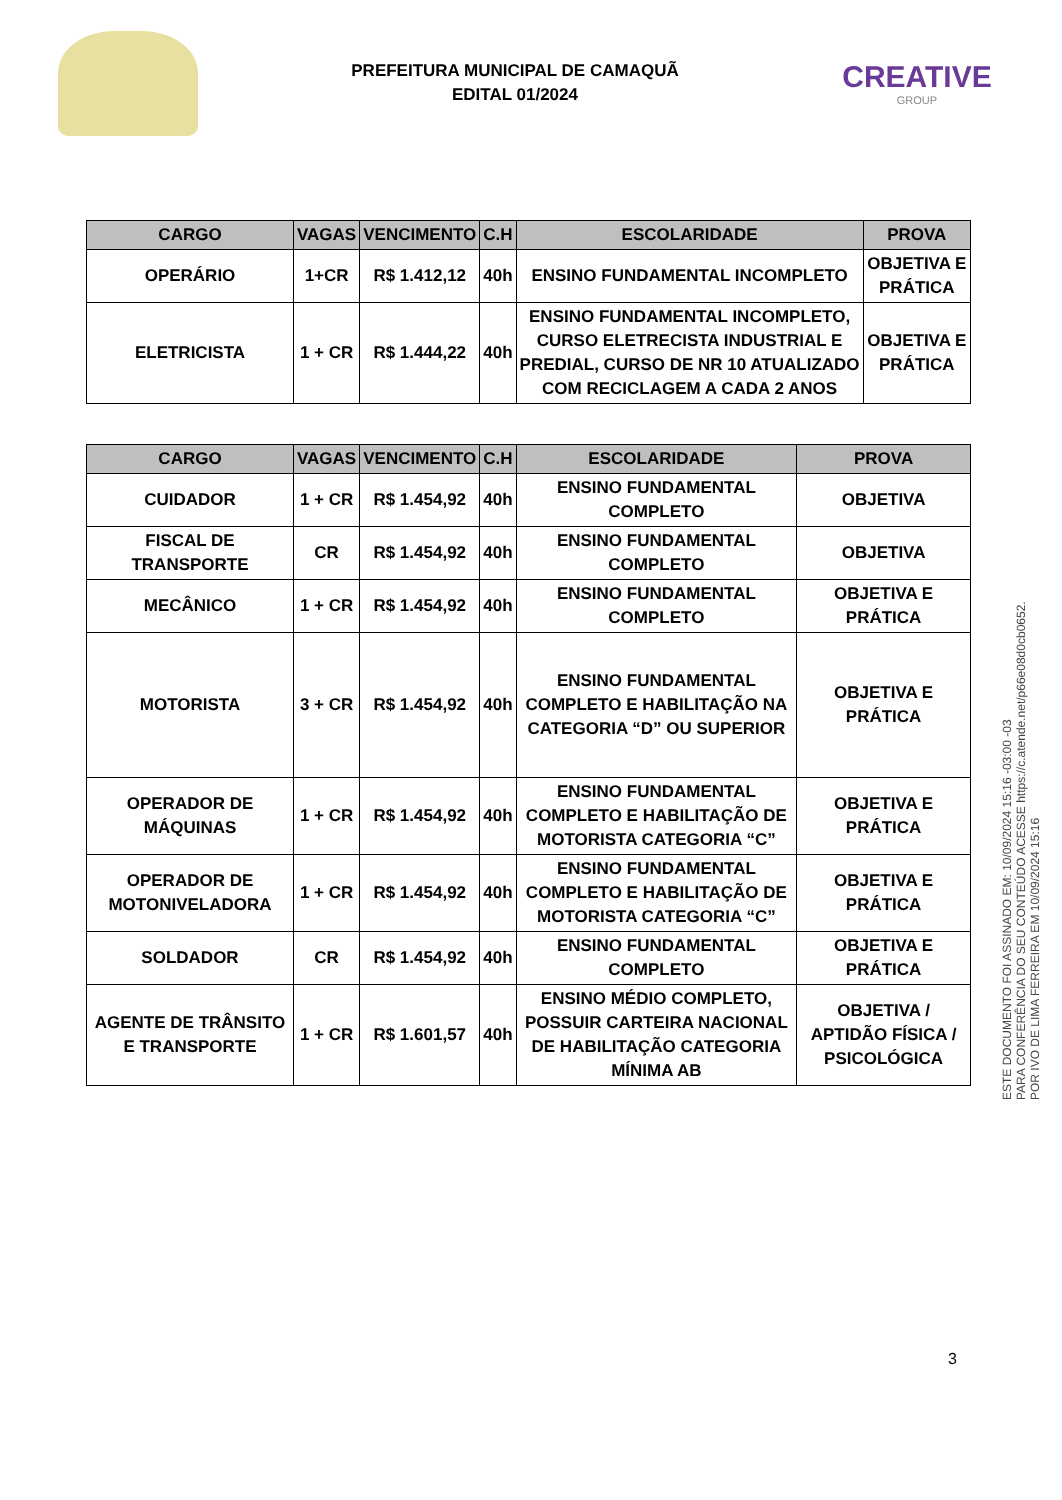PREFEITURA MUNICIPAL DE CAMAQUÃ
EDITAL 01/2024
CREATIVE
GROUP
| CARGO | VAGAS | VENCIMENTO | C.H | ESCOLARIDADE | PROVA |
| --- | --- | --- | --- | --- | --- |
| OPERÁRIO | 1+CR | R$ 1.412,12 | 40h | ENSINO FUNDAMENTAL INCOMPLETO | OBJETIVA E PRÁTICA |
| ELETRICISTA | 1 + CR | R$ 1.444,22 | 40h | ENSINO FUNDAMENTAL INCOMPLETO, CURSO ELETRECISTA INDUSTRIAL E PREDIAL, CURSO DE NR 10 ATUALIZADO COM RECICLAGEM A CADA 2 ANOS | OBJETIVA E PRÁTICA |
| CARGO | VAGAS | VENCIMENTO | C.H | ESCOLARIDADE | PROVA |
| --- | --- | --- | --- | --- | --- |
| CUIDADOR | 1 + CR | R$ 1.454,92 | 40h | ENSINO FUNDAMENTAL COMPLETO | OBJETIVA |
| FISCAL DE TRANSPORTE | CR | R$ 1.454,92 | 40h | ENSINO FUNDAMENTAL COMPLETO | OBJETIVA |
| MECÂNICO | 1 + CR | R$ 1.454,92 | 40h | ENSINO FUNDAMENTAL COMPLETO | OBJETIVA E PRÁTICA |
| MOTORISTA | 3 + CR | R$ 1.454,92 | 40h | ENSINO FUNDAMENTAL COMPLETO E HABILITAÇÃO NA CATEGORIA “D” OU SUPERIOR | OBJETIVA E PRÁTICA |
| OPERADOR DE MÁQUINAS | 1 + CR | R$ 1.454,92 | 40h | ENSINO FUNDAMENTAL COMPLETO E HABILITAÇÃO DE MOTORISTA CATEGORIA “C” | OBJETIVA E PRÁTICA |
| OPERADOR DE MOTONIVELADORA | 1 + CR | R$ 1.454,92 | 40h | ENSINO FUNDAMENTAL COMPLETO E HABILITAÇÃO DE MOTORISTA CATEGORIA “C” | OBJETIVA E PRÁTICA |
| SOLDADOR | CR | R$ 1.454,92 | 40h | ENSINO FUNDAMENTAL COMPLETO | OBJETIVA E PRÁTICA |
| AGENTE DE TRÂNSITO E TRANSPORTE | 1 + CR | R$ 1.601,57 | 40h | ENSINO MÉDIO COMPLETO, POSSUIR CARTEIRA NACIONAL DE HABILITAÇÃO CATEGORIA MÍNIMA AB | OBJETIVA / APTIDÃO FÍSICA / PSICOLÓGICA |
3
ESTE DOCUMENTO FOI ASSINADO EM: 10/09/2024 15:16 -03:00 -03
PARA CONFERÊNCIA DO SEU CONTEÚDO ACESSE https://c.atende.net/p66e08d0cb0652.
POR IVO DE LIMA FERREIRA EM 10/09/2024 15:16